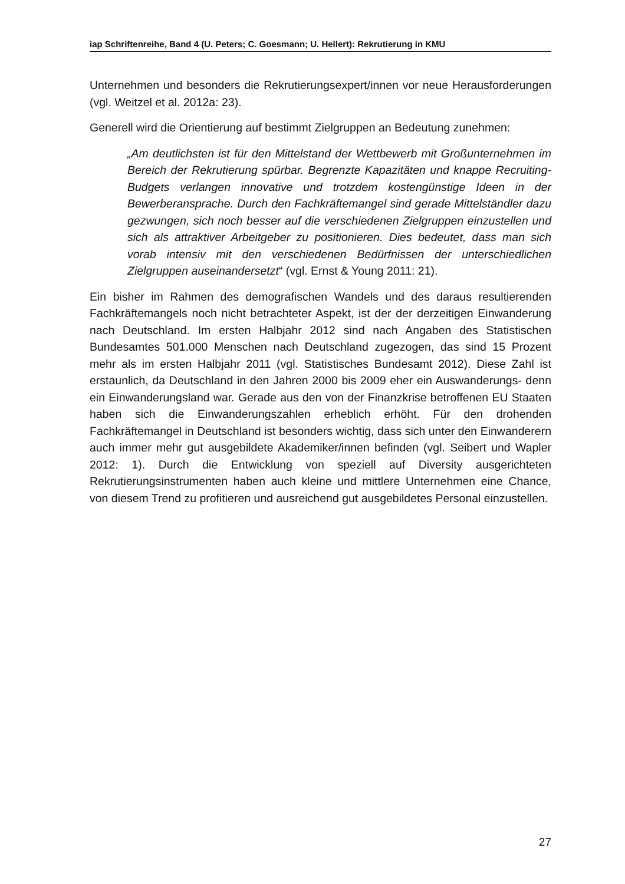iap Schriftenreihe, Band 4 (U. Peters; C. Goesmann; U. Hellert): Rekrutierung in KMU
Unternehmen und besonders die Rekrutierungsexpert/innen vor neue Herausforderungen (vgl. Weitzel et al. 2012a: 23).
Generell wird die Orientierung auf bestimmt Zielgruppen an Bedeutung zunehmen:
„Am deutlichsten ist für den Mittelstand der Wettbewerb mit Großunternehmen im Bereich der Rekrutierung spürbar. Begrenzte Kapazitäten und knappe Recruiting-Budgets verlangen innovative und trotzdem kostengünstige Ideen in der Bewerberansprache. Durch den Fachkräftemangel sind gerade Mittelständler dazu gezwungen, sich noch besser auf die verschiedenen Zielgruppen einzustellen und sich als attraktiver Arbeitgeber zu positionieren. Dies bedeutet, dass man sich vorab intensiv mit den verschiedenen Bedürfnissen der unterschiedlichen Zielgruppen auseinandersetzt“ (vgl. Ernst & Young 2011: 21).
Ein bisher im Rahmen des demografischen Wandels und des daraus resultierenden Fachkräftemangels noch nicht betrachteter Aspekt, ist der der derzeitigen Einwanderung nach Deutschland. Im ersten Halbjahr 2012 sind nach Angaben des Statistischen Bundesamtes 501.000 Menschen nach Deutschland zugezogen, das sind 15 Prozent mehr als im ersten Halbjahr 2011 (vgl. Statistisches Bundesamt 2012). Diese Zahl ist erstaunlich, da Deutschland in den Jahren 2000 bis 2009 eher ein Auswanderungs- denn ein Einwanderungsland war. Gerade aus den von der Finanzkrise betroffenen EU Staaten haben sich die Einwanderungszahlen erheblich erhöht. Für den drohenden Fachkräftemangel in Deutschland ist besonders wichtig, dass sich unter den Einwanderern auch immer mehr gut ausgebildete Akademiker/innen befinden (vgl. Seibert und Wapler 2012: 1). Durch die Entwicklung von speziell auf Diversity ausgerichteten Rekrutierungsinstrumenten haben auch kleine und mittlere Unternehmen eine Chance, von diesem Trend zu profitieren und ausreichend gut ausgebildetes Personal einzustellen.
27